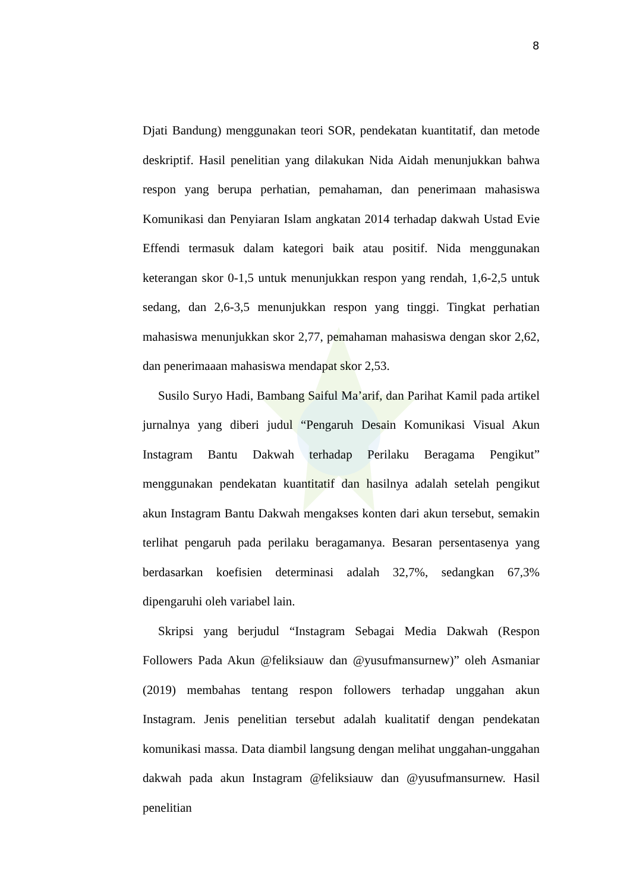8
Djati Bandung) menggunakan teori SOR, pendekatan kuantitatif, dan metode deskriptif. Hasil penelitian yang dilakukan Nida Aidah menunjukkan bahwa respon yang berupa perhatian, pemahaman, dan penerimaan mahasiswa Komunikasi dan Penyiaran Islam angkatan 2014 terhadap dakwah Ustad Evie Effendi termasuk dalam kategori baik atau positif. Nida menggunakan keterangan skor 0-1,5 untuk menunjukkan respon yang rendah, 1,6-2,5 untuk sedang, dan 2,6-3,5 menunjukkan respon yang tinggi. Tingkat perhatian mahasiswa menunjukkan skor 2,77, pemahaman mahasiswa dengan skor 2,62, dan penerimaaan mahasiswa mendapat skor 2,53.
Susilo Suryo Hadi, Bambang Saiful Ma’arif, dan Parihat Kamil pada artikel jurnalnya yang diberi judul “Pengaruh Desain Komunikasi Visual Akun Instagram Bantu Dakwah terhadap Perilaku Beragama Pengikut” menggunakan pendekatan kuantitatif dan hasilnya adalah setelah pengikut akun Instagram Bantu Dakwah mengakses konten dari akun tersebut, semakin terlihat pengaruh pada perilaku beragamanya. Besaran persentasenya yang berdasarkan koefisien determinasi adalah 32,7%, sedangkan 67,3% dipengaruhi oleh variabel lain.
Skripsi yang berjudul “Instagram Sebagai Media Dakwah (Respon Followers Pada Akun @feliksiauw dan @yusufmansurnew)” oleh Asmaniar (2019) membahas tentang respon followers terhadap unggahan akun Instagram. Jenis penelitian tersebut adalah kualitatif dengan pendekatan komunikasi massa. Data diambil langsung dengan melihat unggahan-unggahan dakwah pada akun Instagram @feliksiauw dan @yusufmansurnew. Hasil penelitian